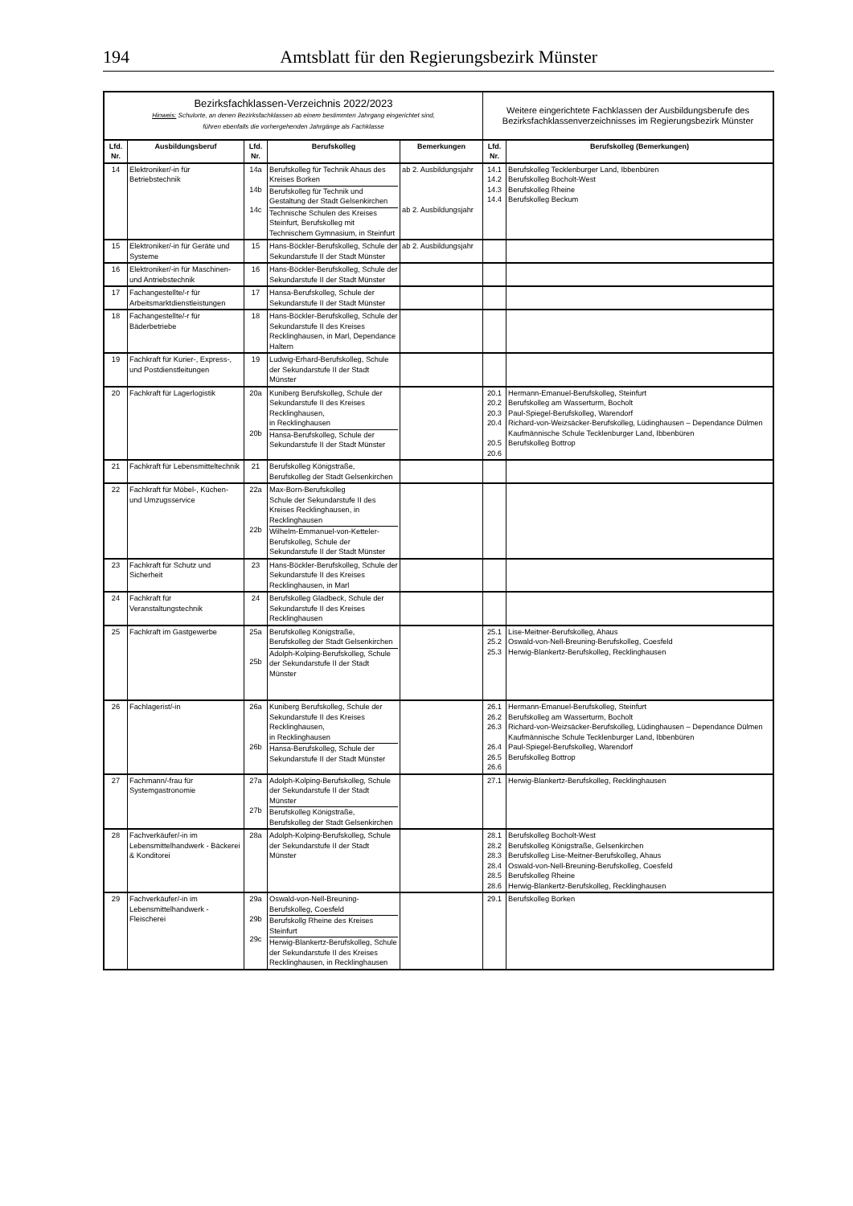194 Amtsblatt für den Regierungsbezirk Münster
| Bezirksfachklassen-Verzeichnis 2022/2023 Hinweis: Schulorte, an denen Bezirksfachklassen ab einem bestimmten Jahrgang eingerichtet sind, führen ebenfalls die vorhergehenden Jahrgänge als Fachklasse | | | | | Weitere eingerichtete Fachklassen der Ausbildungsberufe des Bezirksfachklassenverzeichnisses im Regierungsbezirk Münster | |
| Lfd. Nr. | Ausbildungsberuf | Lfd. Nr. | Berufskolleg | Bemerkungen | Lfd. Nr. | Berufskolleg (Bemerkungen) |
| 14 | Elektroniker/-in für Betriebstechnik | 14a 14b 14c | Berufskolleg für Technik Ahaus des Kreises Borken Berufskolleg für Technik und Gestaltung der Stadt Gelsenkirchen Technische Schulen des Kreises Steinfurt, Berufskolleg mit Technischem Gymnasium, in Steinfurt | ab 2. Ausbildungsjahr ab 2. Ausbildungsjahr | 14.1 14.2 14.3 14.4 | Berufskolleg Tecklenburger Land, Ibbenbüren Berufskolleg Bocholt-West Berufskolleg Rheine Berufskolleg Beckum |
| 15 | Elektroniker/-in für Geräte und Systeme | 15 | Hans-Böckler-Berufskolleg, Schule der Sekundarstufe II der Stadt Münster | ab 2. Ausbildungsjahr | | |
| 16 | Elektroniker/-in für Maschinen- und Antriebstechnik | 16 | Hans-Böckler-Berufskolleg, Schule der Sekundarstufe II der Stadt Münster | | | |
| 17 | Fachangestellte/-r für Arbeitsmarktdienstleistungen | 17 | Hansa-Berufskolleg, Schule der Sekundarstufe II der Stadt Münster | | | |
| 18 | Fachangestellte/-r für Bäderbetriebe | 18 | Hans-Böckler-Berufskolleg, Schule der Sekundarstufe II des Kreises Recklinghausen, in Marl, Dependance Haltern | | | |
| 19 | Fachkraft für Kurier-, Express-, und Postdienstleitungen | 19 | Ludwig-Erhard-Berufskolleg, Schule der Sekundarstufe II der Stadt Münster | | | |
| 20 | Fachkraft für Lagerlogistik | 20a 20b | Kuniberg Berufskolleg, Schule der Sekundarstufe II des Kreises Recklinghausen, in Recklinghausen Hansa-Berufskolleg, Schule der Sekundarstufe II der Stadt Münster | | 20.1 20.2 20.3 20.4 20.5 20.6 | Hermann-Emanuel-Berufskolleg, Steinfurt Berufskolleg am Wasserturm, Bocholt Paul-Spiegel-Berufskolleg, Warendorf Richard-von-Weizsäcker-Berufskolleg, Lüdinghausen – Dependance Dülmen Kaufmännische Schule Tecklenburger Land, Ibbenbüren Berufskolleg Bottrop |
| 21 | Fachkraft für Lebensmitteltechnik | 21 | Berufskolleg Königstraße, Berufskolleg der Stadt Gelsenkirchen | | | |
| 22 | Fachkraft für Möbel-, Küchen- und Umzugsservice | 22a 22b | Max-Born-Berufskolleg Schule der Sekundarstufe II des Kreises Recklinghausen, in Recklinghausen Wilhelm-Emmanuel-von-Ketteler-Berufskolleg, Schule der Sekundarstufe II der Stadt Münster | | | |
| 23 | Fachkraft für Schutz und Sicherheit | 23 | Hans-Böckler-Berufskolleg, Schule der Sekundarstufe II des Kreises Recklinghausen, in Marl | | | |
| 24 | Fachkraft für Veranstaltungstechnik | 24 | Berufskolleg Gladbeck, Schule der Sekundarstufe II des Kreises Recklinghausen | | | |
| 25 | Fachkraft im Gastgewerbe | 25a 25b | Berufskolleg Königstraße, Berufskolleg der Stadt Gelsenkirchen Adolph-Kolping-Berufskolleg, Schule der Sekundarstufe II der Stadt Münster | | 25.1 25.2 25.3 | Lise-Meitner-Berufskolleg, Ahaus Oswald-von-Nell-Breuning-Berufskolleg, Coesfeld Herwig-Blankertz-Berufskolleg, Recklinghausen |
| 26 | Fachlagerist/-in | 26a 26b | Kuniberg Berufskolleg, Schule der Sekundarstufe II des Kreises Recklinghausen, in Recklinghausen Hansa-Berufskolleg, Schule der Sekundarstufe II der Stadt Münster | | 26.1 26.2 26.3 26.4 26.5 26.6 | Hermann-Emanuel-Berufskolleg, Steinfurt Berufskolleg am Wasserturm, Bocholt Richard-von-Weizsäcker-Berufskolleg, Lüdinghausen – Dependance Dülmen Kaufmännische Schule Tecklenburger Land, Ibbenbüren Paul-Spiegel-Berufskolleg, Warendorf Berufskolleg Bottrop |
| 27 | Fachmann/-frau für Systemgastronomie | 27a 27b | Adolph-Kolping-Berufskolleg, Schule der Sekundarstufe II der Stadt Münster Berufskolleg Königstraße, Berufskolleg der Stadt Gelsenkirchen | | 27.1 | Herwig-Blankertz-Berufskolleg, Recklinghausen |
| 28 | Fachverkäufer/-in im Lebensmittelhandwerk - Bäckerei & Konditorei | 28a | Adolph-Kolping-Berufskolleg, Schule der Sekundarstufe II der Stadt Münster | | 28.1 28.2 28.3 28.4 28.5 28.6 | Berufskolleg Bocholt-West Berufskolleg Königstraße, Gelsenkirchen Berufskolleg Lise-Meitner-Berufskolleg, Ahaus Oswald-von-Nell-Breuning-Berufskolleg, Coesfeld Berufskolleg Rheine Herwig-Blankertz-Berufskolleg, Recklinghausen |
| 29 | Fachverkäufer/-in im Lebensmittelhandwerk - Fleischerei | 29a 29b 29c | Oswald-von-Nell-Breuning-Berufskolleg, Coesfeld Berufskollg Rheine des Kreises Steinfurt Herwig-Blankertz-Berufskolleg, Schule der Sekundarstufe II des Kreises Recklinghausen, in Recklinghausen | | 29.1 | Berufskolleg Borken |